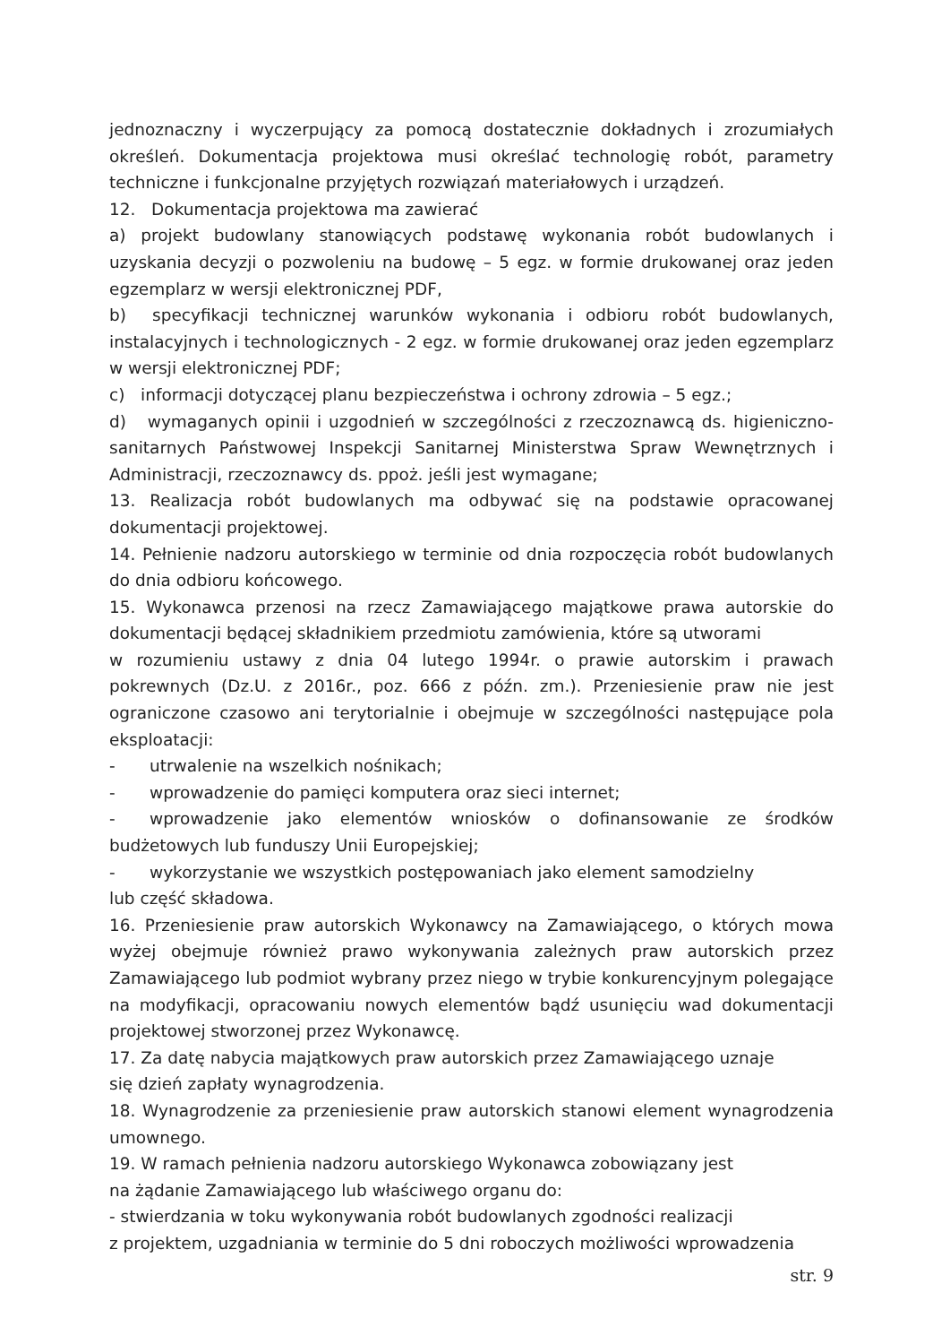jednoznaczny i wyczerpujący za pomocą dostatecznie dokładnych i zrozumiałych określeń. Dokumentacja projektowa musi określać technologię robót, parametry techniczne i funkcjonalne przyjętych rozwiązań materiałowych i urządzeń.
12. Dokumentacja projektowa ma zawierać
a) projekt budowlany stanowiących podstawę wykonania robót budowlanych i uzyskania decyzji o pozwoleniu na budowę – 5 egz. w formie drukowanej oraz jeden egzemplarz w wersji elektronicznej PDF,
b) specyfikacji technicznej warunków wykonania i odbioru robót budowlanych, instalacyjnych i technologicznych - 2 egz. w formie drukowanej oraz jeden egzemplarz w wersji elektronicznej PDF;
c) informacji dotyczącej planu bezpieczeństwa i ochrony zdrowia – 5 egz.;
d) wymaganych opinii i uzgodnień w szczególności z rzeczoznawcą ds. higieniczno-sanitarnych Państwowej Inspekcji Sanitarnej Ministerstwa Spraw Wewnętrznych i Administracji, rzeczoznawcy ds. ppoż. jeśli jest wymagane;
13. Realizacja robót budowlanych ma odbywać się na podstawie opracowanej dokumentacji projektowej.
14. Pełnienie nadzoru autorskiego w terminie od dnia rozpoczęcia robót budowlanych do dnia odbioru końcowego.
15. Wykonawca przenosi na rzecz Zamawiającego majątkowe prawa autorskie do dokumentacji będącej składnikiem przedmiotu zamówienia, które są utworami
w rozumieniu ustawy z dnia 04 lutego 1994r. o prawie autorskim i prawach pokrewnych (Dz.U. z 2016r., poz. 666 z późn. zm.). Przeniesienie praw nie jest ograniczone czasowo ani terytorialnie i obejmuje w szczególności następujące pola eksploatacji:
- utrwalenie na wszelkich nośnikach;
- wprowadzenie do pamięci komputera oraz sieci internet;
- wprowadzenie jako elementów wniosków o dofinansowanie ze środków budżetowych lub funduszy Unii Europejskiej;
- wykorzystanie we wszystkich postępowaniach jako element samodzielny
lub część składowa.
16. Przeniesienie praw autorskich Wykonawcy na Zamawiającego, o których mowa wyżej obejmuje również prawo wykonywania zależnych praw autorskich przez Zamawiającego lub podmiot wybrany przez niego w trybie konkurencyjnym polegające na modyfikacji, opracowaniu nowych elementów bądź usunięciu wad dokumentacji projektowej stworzonej przez Wykonawcę.
17. Za datę nabycia majątkowych praw autorskich przez Zamawiającego uznaje
się dzień zapłaty wynagrodzenia.
18. Wynagrodzenie za przeniesienie praw autorskich stanowi element wynagrodzenia umownego.
19. W ramach pełnienia nadzoru autorskiego Wykonawca zobowiązany jest
na żądanie Zamawiającego lub właściwego organu do:
- stwierdzania w toku wykonywania robót budowlanych zgodności realizacji
z projektem, uzgadniania w terminie do 5 dni roboczych możliwości wprowadzenia
str. 9